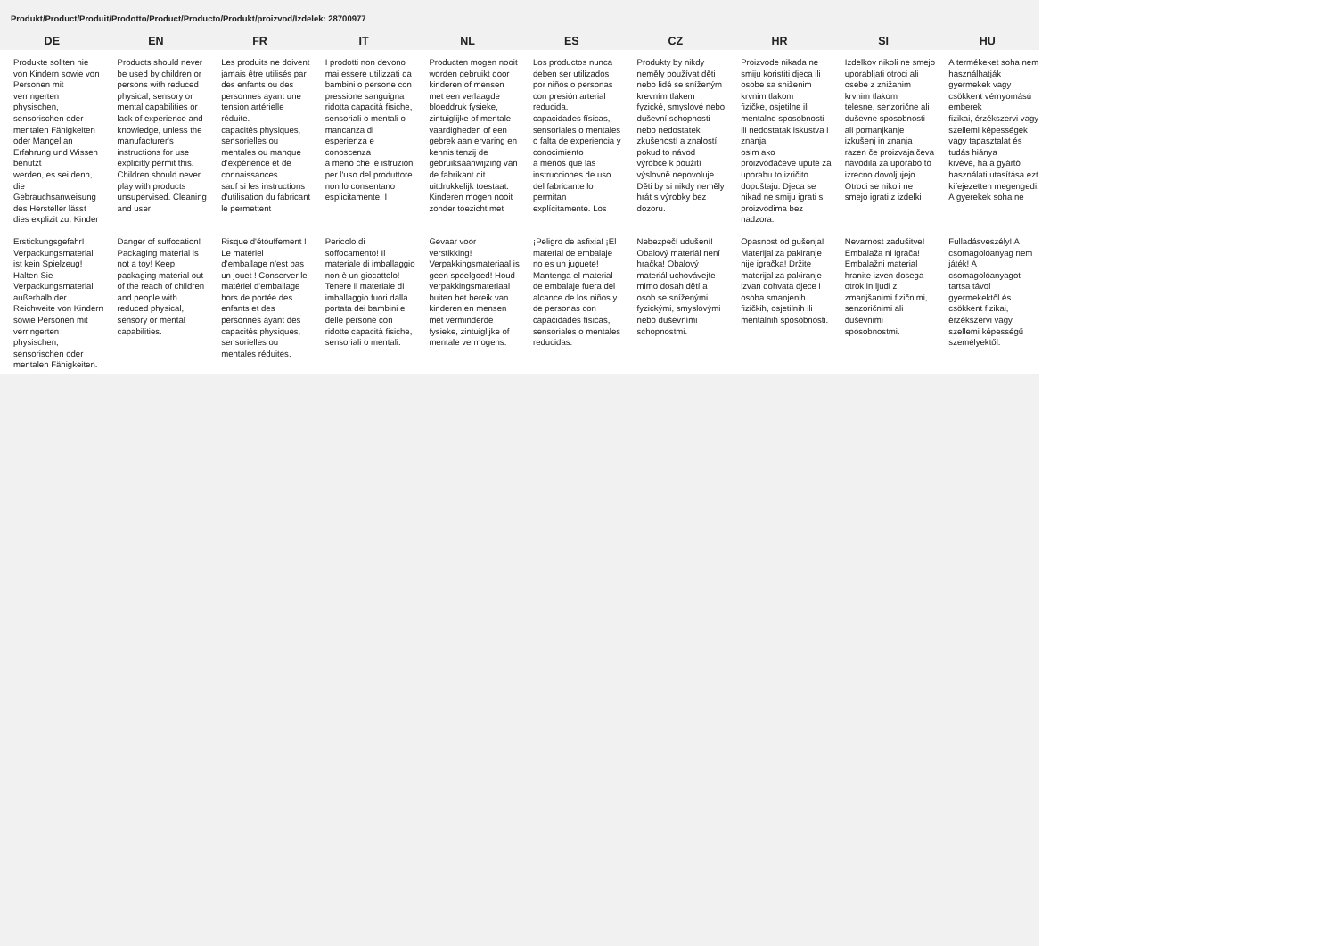Produkt/Product/Produit/Prodotto/Product/Producto/Produkt/proizvod/Izdelek: 28700977
| DE | EN | FR | IT | NL | ES | CZ | HR | SI | HU |
| --- | --- | --- | --- | --- | --- | --- | --- | --- | --- |
| Produkte sollten nie von Kindern sowie von Personen mit verringerten physischen, sensorischen oder mentalen Fähigkeiten oder Mangel an Erfahrung und Wissen benutzt werden, es sei denn, die Gebrauchsanweisung des Hersteller lässt dies explizit zu. Kinder | Products should never be used by children or persons with reduced physical, sensory or mental capabilities or lack of experience and knowledge, unless the manufacturer's instructions for use explicitly permit this. Children should never play with products unsupervised. Cleaning and user | Les produits ne doivent jamais être utilisés par des enfants ou des personnes ayant une tension artérielle réduite. capacités physiques, sensorielles ou mentales ou manque d’expérience et de connaissances sauf si les instructions d'utilisation du fabricant le permettent | I prodotti non devono mai essere utilizzati da bambini o persone con pressione sanguigna ridotta capacità fisiche, sensoriali o mentali o mancanza di esperienza e conoscenza a meno che le istruzioni per l'uso del produttore non lo consentano esplicitamente. I | Producten mogen nooit worden gebruikt door kinderen of mensen met een verlaagde bloeddruk fysieke, zintuiglijke of mentale vaardigheden of een gebrek aan ervaring en kennis tenzij de gebruiksaanwijzing van de fabrikant dit uitdrukkelijk toestaat. Kinderen mogen nooit zonder toezicht met | Los productos nunca deben ser utilizados por niños o personas con presión arterial reducida. capacidades físicas, sensoriales o mentales o falta de experiencia y conocimiento a menos que las instrucciones de uso del fabricante lo permitan explícitamente. Los | Produkty by nikdy neměly používat děti nebo lidé se sníženým krevním tlakem fyzické, smyslové nebo duševní schopnosti nebo nedostatek zkušeností a znalostí pokud to návod výrobce k použití výslovně nepovoluje. Děti by si nikdy neměly hrát s výrobky bez dozoru. | Proizvode nikada ne smiju koristiti djeca ili osobe sa sniženim krvnim tlakom fizičke, osjetilne ili mentalne sposobnosti ili nedostatak iskustva i znanja osim ako proizvođačeve upute za uporabu to izričito dopuštaju. Djeca se nikad ne smiju igrati s proizvodima bez nadzora. | Izdelkov nikoli ne smejo uporabljati otroci ali osebe z znižanim krvnim tlakom telesne, senzorične ali duševne sposobnosti ali pomanjkanje izkušenj in znanja razen če proizvajalčeva navodila za uporabo to izrecno dovoljujejo. Otroci se nikoli ne smejo igrati z izdelki | A termékeket soha nem használhatják gyermekek vagy csökkent vérnyomású emberek fizikai, érzékszervi vagy szellemi képességek vagy tapasztalat és tudás hiánya kivéve, ha a gyártó használati utasítása ezt kifejezetten megengedi. A gyerekek soha ne |
| Erstickungsgefahr! Verpackungsmaterial ist kein Spielzeug! Halten Sie Verpackungsmaterial außerhalb der Reichweite von Kindern sowie Personen mit verringerten physischen, sensorischen oder mentalen Fähigkeiten. | Danger of suffocation! Packaging material is not a toy! Keep packaging material out of the reach of children and people with reduced physical, sensory or mental capabilities. | Risque d'étouffement ! Le matériel d’emballage n’est pas un jouet ! Conserver le matériel d'emballage hors de portée des enfants et des personnes ayant des capacités physiques, sensorielles ou mentales réduites. | Pericolo di soffocamento! Il materiale di imballaggio non è un giocattolo! Tenere il materiale di imballaggio fuori dalla portata dei bambini e delle persone con ridotte capacità fisiche, sensoriali o mentali. | Gevaar voor verstikking! Verpakkingsmateriaal is geen speelgoed! Houd verpakkingsmateriaal buiten het bereik van kinderen en mensen met verminderde fysieke, zintuiglijke of mentale vermogens. | ¡Peligro de asfixia! ¡El material de embalaje no es un juguete! Mantenga el material de embalaje fuera del alcance de los niños y de personas con capacidades físicas, sensoriales o mentales reducidas. | Nebezpečí udušení! Obalový materiál není hračka! Obalový materiál uchovávejte mimo dosah dětí a osob se sníženými fyzickými, smyslovými nebo duševními schopnostmi. | Opasnost od gušenja! Materijal za pakiranje nije igračka! Držite materijal za pakiranje izvan dohvata djece i osoba smanjenih fizičkih, osjetilnih ili mentalnih sposobnosti. | Nevarnost zadušitve! Embalaža ni igrača! Embalažni material hranite izven dosega otrok in ljudi z zmanjšanimi fizičnimi, senzoričnimi ali duševnimi sposobnostmi. | Fulladásveszély! A csomagolóanyag nem játék! A csomagolóanyagot tartsa távol gyermekektől és csökkent fizikai, érzékszervi vagy szellemi képességű személyektől. |